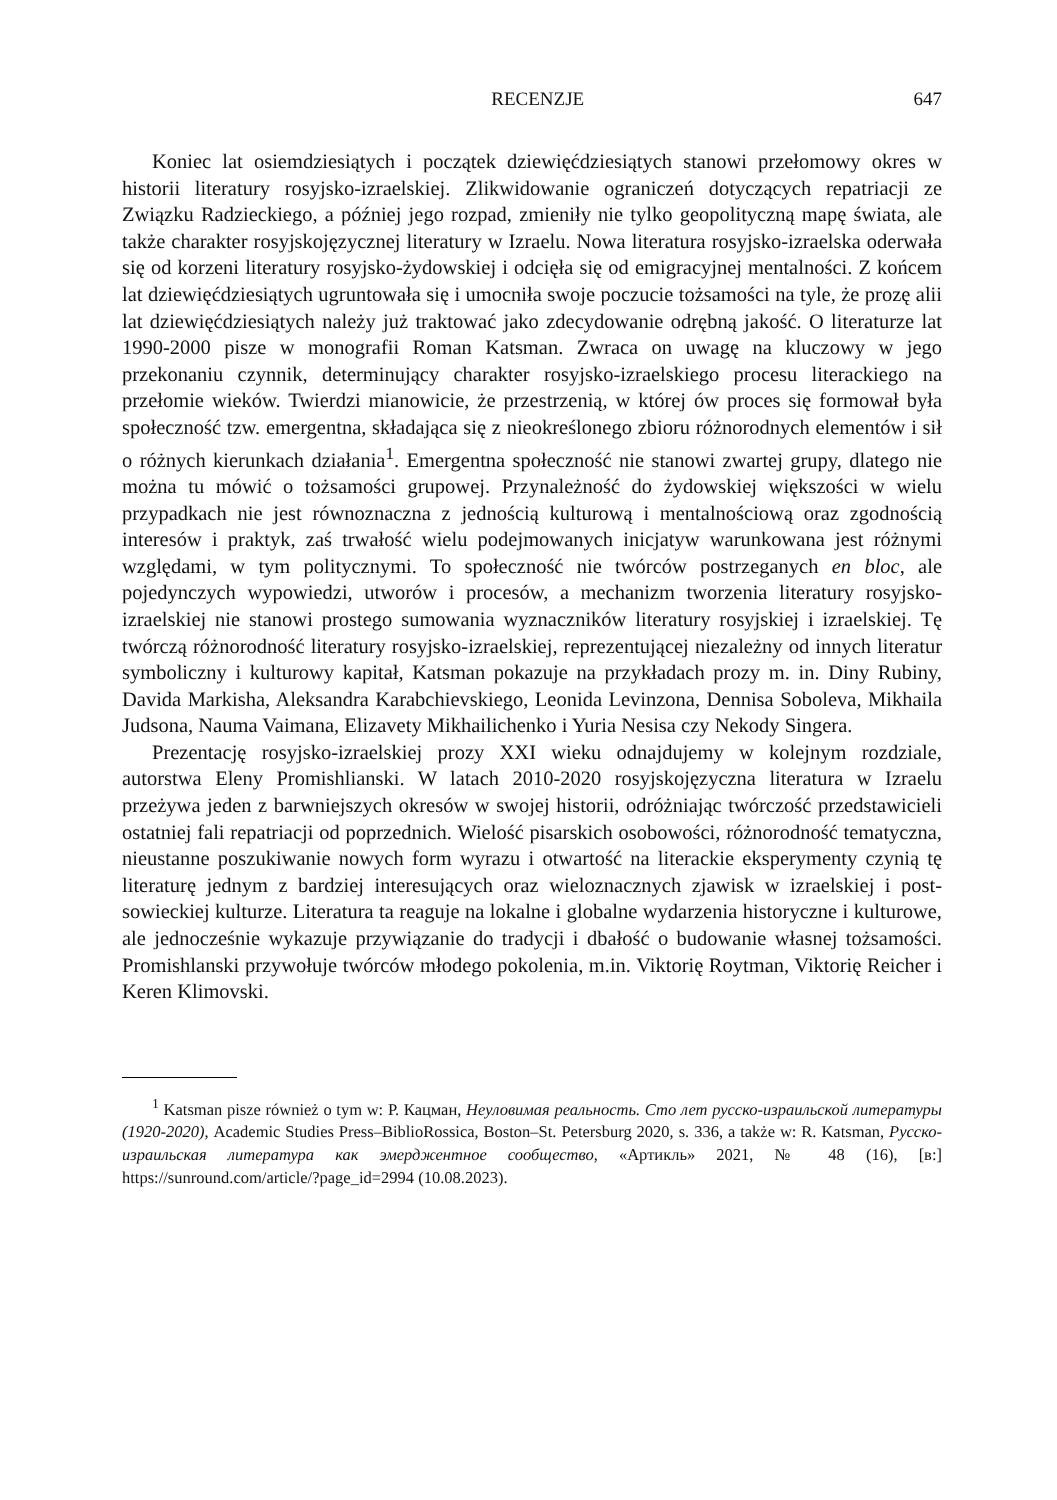RECENZJE 647
Koniec lat osiemdziesiątych i początek dziewięćdziesiątych stanowi przełomowy okres w historii literatury rosyjsko-izraelskiej. Zlikwidowanie ograniczeń dotyczących repatriacji ze Związku Radzieckiego, a później jego rozpad, zmieniły nie tylko geopolityczną mapę świata, ale także charakter rosyjskojęzycznej literatury w Izraelu. Nowa literatura rosyjsko-izraelska oderwała się od korzeni literatury rosyjsko-żydowskiej i odcięła się od emigracyjnej mentalności. Z końcem lat dziewięćdziesiątych ugruntowała się i umocniła swoje poczucie tożsamości na tyle, że prozę alii lat dziewięćdziesiątych należy już traktować jako zdecydowanie odrębną jakość. O literaturze lat 1990-2000 pisze w monografii Roman Katsman. Zwraca on uwagę na kluczowy w jego przekonaniu czynnik, determinujący charakter rosyjsko-izraelskiego procesu literackiego na przełomie wieków. Twierdzi mianowicie, że przestrzenią, w której ów proces się formował była społeczność tzw. emergentna, składająca się z nieokreślonego zbioru różnorodnych elementów i sił o różnych kierunkach działania<sup>1</sup>. Emergentna społeczność nie stanowi zwartej grupy, dlatego nie można tu mówić o tożsamości grupowej. Przynależność do żydowskiej większości w wielu przypadkach nie jest równoznaczna z jednością kulturową i mentalnościową oraz zgodnością interesów i praktyk, zaś trwałość wielu podejmowanych inicjatyw warunkowana jest różnymi względami, w tym politycznymi. To społeczność nie twórców postrzeganych en bloc, ale pojedynczych wypowiedzi, utworów i procesów, a mechanizm tworzenia literatury rosyjsko-izraelskiej nie stanowi prostego sumowania wyznaczników literatury rosyjskiej i izraelskiej. Tę twórczą różnorodność literatury rosyjsko-izraelskiej, reprezentującej niezależny od innych literatur symboliczny i kulturowy kapitał, Katsman pokazuje na przykładach prozy m. in. Diny Rubiny, Davida Markisha, Aleksandra Karabchievskiego, Leonida Levinzona, Dennisa Soboleva, Mikhaila Judsona, Nauma Vaimana, Elizavety Mikhailichenko i Yuria Nesisa czy Nekody Singera.
Prezentację rosyjsko-izraelskiej prozy XXI wieku odnajdujemy w kolejnym rozdziale, autorstwa Eleny Promishlianski. W latach 2010-2020 rosyjskojęzyczna literatura w Izraelu przeżywa jeden z barwniejszych okresów w swojej historii, odróżniając twórczość przedstawicieli ostatniej fali repatriacji od poprzednich. Wielość pisarskich osobowości, różnorodność tematyczna, nieustanne poszukiwanie nowych form wyrazu i otwartość na literackie eksperymenty czynią tę literaturę jednym z bardziej interesujących oraz wieloznacznych zjawisk w izraelskiej i post-sowieckiej kulturze. Literatura ta reaguje na lokalne i globalne wydarzenia historyczne i kulturowe, ale jednocześnie wykazuje przywiązanie do tradycji i dbałość o budowanie własnej tożsamości. Promishlanski przywołuje twórców młodego pokolenia, m.in. Viktorię Roytman, Viktorię Reicher i Keren Klimovski.
<sup>1</sup> Katsman pisze również o tym w: Р. Кацман, Неуловимая реальность. Сто лет русско-израильской литературы (1920-2020), Academic Studies Press–BiblioRossica, Boston–St. Petersburg 2020, s. 336, a także w: R. Katsman, Русско-израильская литература как эмерджентное сообщество, «Артикль» 2021, № 48 (16), [в:] https://sunround.com/article/?page_id=2994 (10.08.2023).